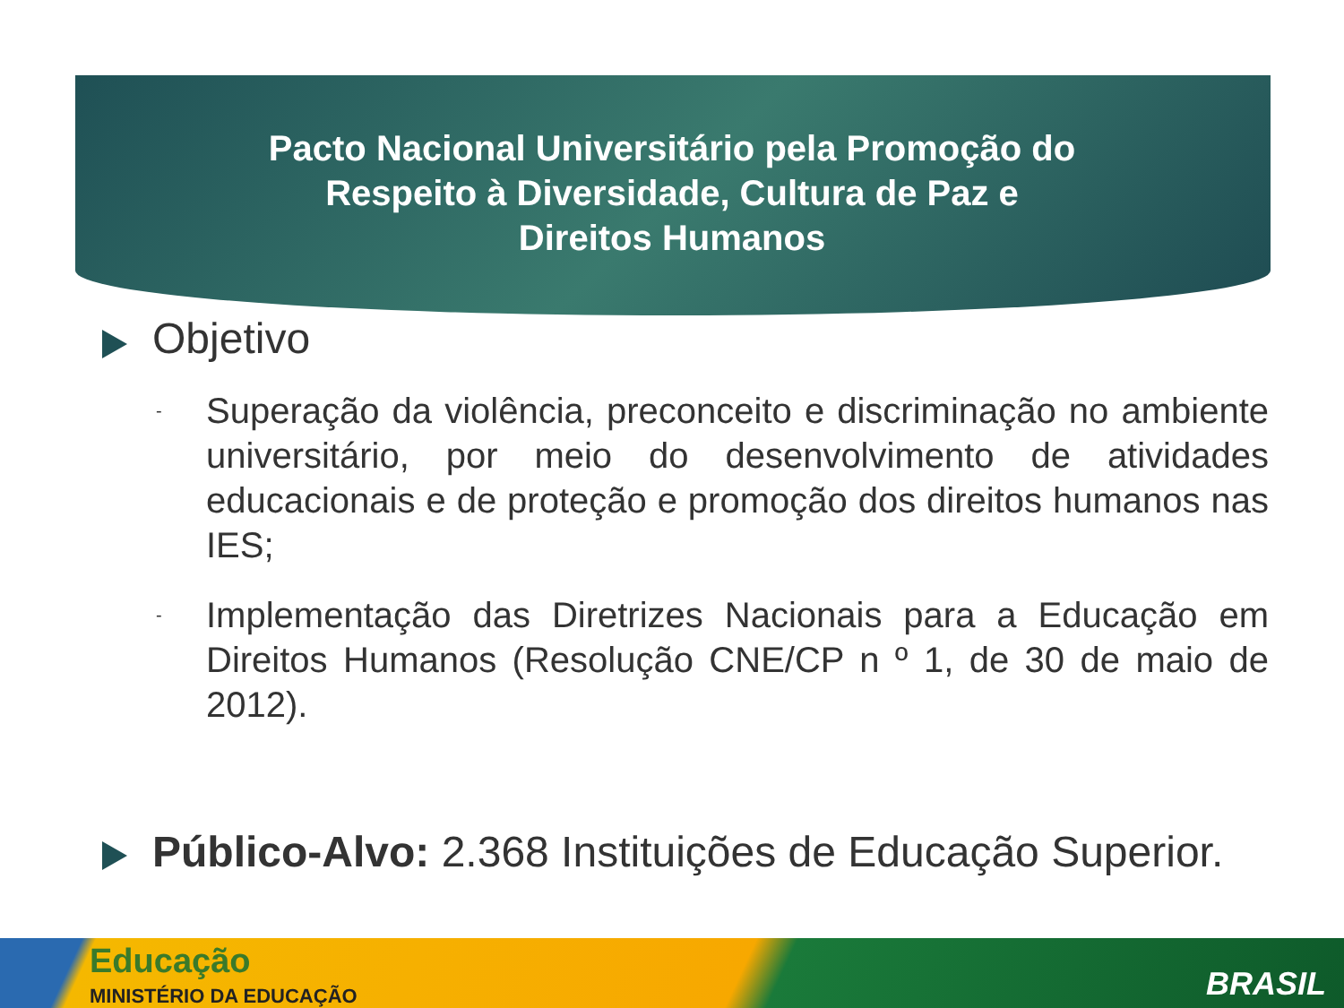Pacto Nacional Universitário pela Promoção do Respeito à Diversidade, Cultura de Paz e Direitos Humanos
Objetivo
- Superação da violência, preconceito e discriminação no ambiente universitário, por meio do desenvolvimento de atividades educacionais e de proteção e promoção dos direitos humanos nas IES;
- Implementação das Diretrizes Nacionais para a Educação em Direitos Humanos (Resolução CNE/CP n º 1, de 30 de maio de 2012).
Público-Alvo: 2.368 Instituições de Educação Superior.
Educação
MINISTÉRIO DA EDUCAÇÃO BRASIL